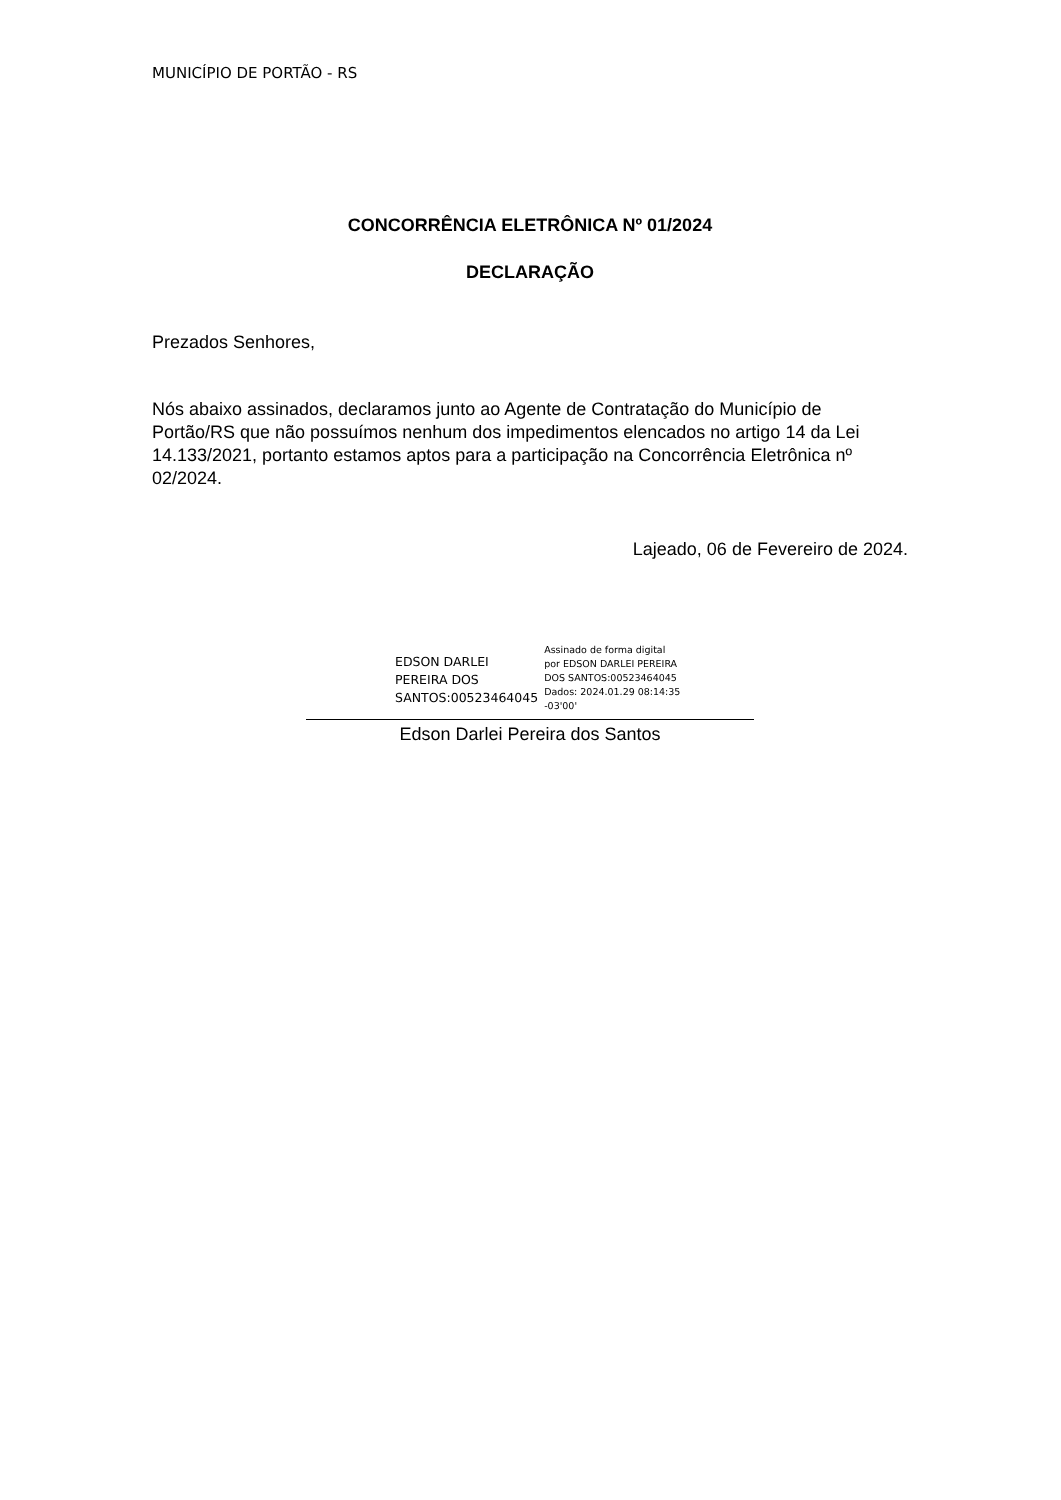MUNICÍPIO DE PORTÃO - RS
CONCORRÊNCIA ELETRÔNICA Nº 01/2024
DECLARAÇÃO
Prezados Senhores,
Nós abaixo assinados, declaramos junto ao Agente de Contratação do Município de Portão/RS que não possuímos nenhum dos impedimentos elencados no artigo 14 da Lei 14.133/2021, portanto estamos aptos para a participação na Concorrência Eletrônica nº 02/2024.
Lajeado, 06 de Fevereiro de 2024.
EDSON DARLEI
PEREIRA DOS
SANTOS:00523464045
Assinado de forma digital
por EDSON DARLEI PEREIRA
DOS SANTOS:00523464045
Dados: 2024.01.29 08:14:35
-03'00'
Edson Darlei Pereira dos Santos